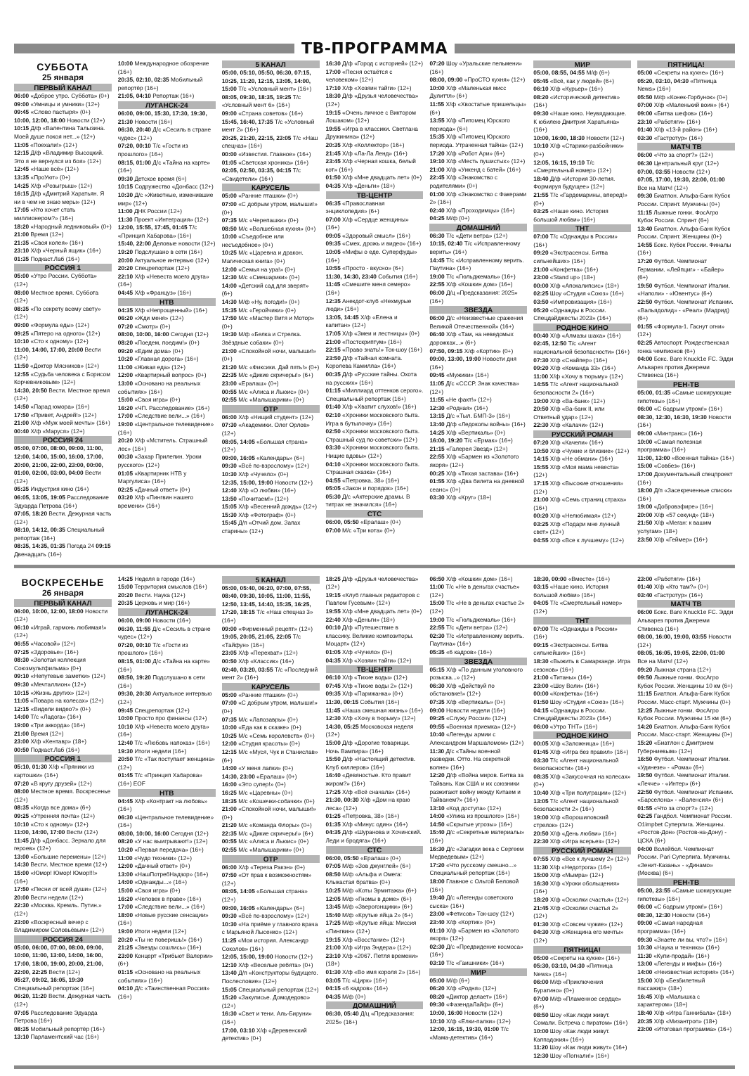ТВ-ПРОГРАММА
СУББОТА
25 января
ПЕРВЫЙ КАНАЛ
06:00 «Доброе утро. Суббота» (0+)
09:00 «Умницы и умники» (12+)
09:45 «Слово пастыря» (0+)
10:00, 12:00, 18:00 Новости (12+)
10:15 Д/ф «Валентина Талызина. Моей душе покоя нет...» (12+)
11:05 «Поехали!» (12+)
12:15 Д/ф «Владимир Высоцкий. Это я не вернулся из боя» (12+)
12:45 «Наше всё» (12+)
13:35 «ПроУют» (0+)
14:25 Х/ф «Розыгрыш» (12+)
16:15 Д/ф «Дмитрий Харатьян. Я ни в чем не знаю меры» (12+)
17:05 «Кто хочет стать миллионером?» (16+)
18:20 «Народный ледниковый» (0+)
21:00 Время (12+)
21:35 «Своя колея» (16+)
23:10 Х/ф «Черный ящик» (16+)
01:35 Подкаст.Лаб (16+)
РОССИЯ 1
05:00 «Утро России. Суббота» (12+)
08:00 Местное время. Суббота (12+)
08:35 «По секрету всему свету» (12+)
09:00 «Формула еды» (12+)
09:25 «Пятеро на одного» (12+)
10:10 «Сто к одному» (12+)
11:00, 14:00, 17:00, 20:00 Вести (12+)
11:50 «Доктор Мясников» (12+)
12:55 «Судьба человека с Борисом Корчевниковым» (12+)
14:30, 20:50 Вести. Местное время (12+)
14:50 «Парад юмора» (16+)
17:50 «Привет, Андрей!» (12+)
21:00 Х/ф «Муж моей мечты» (16+)
00:40 Х/ф «Маруся» (12+)
РОССИЯ 24
05:00, 07:00, 08:00, 09:00, 11:00, 12:00, 14:00, 15:00, 16:00, 17:00, 20:00, 21:00, 22:00, 23:00, 00:00, 01:00, 02:00, 03:00, 04:00 Вести (12+)
05:35 Индустрия кино (16+)
06:05, 13:05, 19:05 Расследование Эдуарда Петрова (16+)
07:05, 18:20 Вести. Дежурная часть (12+)
08:10, 14:12, 00:35 Специальный репортаж (16+)
08:35, 14:35, 01:35 Погода 24 09:15 Двенадцать (16+)
10:00 Международное обозрение (16+)
20:35, 02:10, 02:35 Мобильный репортёр (16+)
21:05, 04:10 Репортаж (16+)
ЛУГАНСК-24
06:00, 09:00, 15:30, 17:30, 19:30, 21:30 Новости (16+)
06:30, 20:40 Д/с «Сесиль в стране чудес» (12+)
07:20, 00:10 Т/с «Гости из прошлого» (16+)
08:15, 01:00 Д/с «Тайна на карте» (16+)
09:30 Детское время (6+)
10:15 Содружество «Донбасс (12+)
10:30 Д/с «Животные, изменившие мир» (12+)
11:00 ДНК России (12+)
11:30 Проект «Интеграция» (12+)
12:00, 15:55, 17:45, 01:45 Т/с «Принцип Хабарова» (16+)
15:40, 22:00 Деловые новости (12+)
19:20 Подслушано в сети (16+)
20:00 Актуальное интервью (12+)
20:20 Спецрепортаж (12+)
22:10 Х/ф «Невеста моего друга» (16+)
04:45 Х/ф «Француз» (16+)
НТВ
04:35 Х/ф «Непрощенный» (16+)
06:20 «Жди меня» (12+)
07:20 «Смотр» (0+)
08:00, 10:00, 16:00 Сегодня (12+)
08:20 «Поедем, поедим!» (0+)
09:20 «Едим дома» (0+)
10:20 «Главная дорога» (16+)
11:00 «Живая еда» (12+)
12:00 «Квартирный вопрос» (0+)
13:00 «Основано на реальных событиях» (16+)
15:00 «Своя игра» (0+)
16:20 «ЧП. Расследование» (16+)
17:00 «Следствие вели...» (16+)
19:00 «Центральное телевидение» (16+)
20:20 Х/ф «Мститель. Страшный лес» (16+)
00:30 «Захар Прилепин. Уроки русского» (12+)
01:05 «Квартирник НТВ у Маргулиса» (16+)
02:25 «Дачный ответ» (0+)
03:20 Х/ф «Пингвин нашего времени» (16+)
5 КАНАЛ
05:00, 05:10, 05:50, 06:30, 07:15, 10:25, 11:20, 12:15, 13:05, 14:00, 15:00 Т/с «Условный мент» (16+)
08:05, 09:30, 18:35, 19:25 Т/с «Условный мент 6» (16+)
09:00 «Страна советов» (16+)
15:45, 16:40, 17:35 Т/с «Условный мент 2» (16+)
20:25, 21:20, 22:15, 23:05 Т/с «Наш спецназ» (16+)
00:00 «Известия. Главное» (16+)
01:05 «Светская хроника» (16+)
02:05, 02:50, 03:35, 04:15 Т/с «Свидетели» (16+)
КАРУСЕЛЬ
05:00 «Ранние пташки» (0+)
07:00 «С добрым утром, малыши!» (0+)
07:35 М/с «Черепашки» (0+)
08:50 М/с «Волшебная кухня» (0+)
10:00 «Съедобное или несъедобное» (0+)
10:25 М/с «Царевна и дракон. Магическая книга» (0+)
12:00 «Семья на ура!» (0+)
12:30 М/с «Смешарики» (0+)
14:00 «Детский сад для зверят» (6+)
14:30 М/ф «Ну, погоди!» (0+)
15:35 М/с «Геройчики» (0+)
17:50 М/с «Мастер Витя и Мотор» (0+)
19:30 М/ф «Белка и Стрелка. Звёздные собаки» (0+)
21:00 «Спокойной ночи, малыши!» (0+)
21:20 М/с «Фиксики. Дай пять!» (0+)
22:35 М/с «Дикие скричеры!» (6+)
23:00 «Ералаш» (0+)
00:55 М/с «Алиса и Льюис» (0+)
02:55 М/с «Малышарики» (0+)
ОТР
06:00 Х/ф «Нищий студент» (12+)
07:30 «Академики. Олег Орлов» (12+)
08:05, 14:05 «Большая страна» (12+)
09:00, 16:05 «Календарь» (6+)
09:30 «Всё по-взрослому» (12+)
10:30 Х/ф «Чучело» (0+)
12:35, 15:00, 19:00 Новости (12+)
12:40 Х/ф «О любви» (16+)
13:50 «Почитаем!» (12+)
15:05 Х/ф «Весенний дождь» (12+)
15:30 Х/ф «Фотограф» (0+)
15:45 Д/п «Отчий дом. Запах старины» (12+)
16:30 Д/ф «Город с историей» (12+)
17:00 «Песня остаётся с человеком» (12+)
17:10 Х/ф «Хозяин тайги» (12+)
18:30 Д/ф «Друзья человечества» (12+)
19:15 «Очень личное с Виктором Лошаком» (12+)
19:55 «Игра в классики. Светлана Дружинина» (12+)
20:35 Х/ф «Коллектор» (16+)
21:45 Х/ф «Ла-Ла Ленд» (16+)
23:45 Х/ф «Черная кошка, белый кот» (16+)
01:50 Х/ф «Мне двадцать лет» (0+)
04:35 Х/ф «Деньги» (18+)
ТВ-ЦЕНТР
06:35 «Православная энциклопедия» (6+)
07:00 Х/ф «Сердце женщины» (16+)
09:05 «Здоровый смысл» (16+)
09:35 «Смех, дрожь и видео» (16+)
10:05 «Мифы о еде. Суперфуды» (16+)
10:55 «Просто - вкусно» (6+)
11:30, 14:30, 23:40 События (16+)
11:45 «Смешите меня семеро» (16+)
12:35 Анекдот-клуб «Нехмурые люди» (16+)
13:05, 14:45 Х/ф «Елена и капитан» (12+)
17:05 Х/ф «Змеи и лестницы» (0+)
21:00 «Постскриптум» (16+)
22:15 «Право знать!» Ток-шоу (16+)
23:50 Д/ф «Тайная комната. Королева Камилла» (16+)
00:35 Д/ф «Русские тайны. Охота на русских» (16+)
01:15 «Миллиард оттенков серого». Специальный репортаж (16+)
01:40 Х/ф «Хватит слухов!» (16+)
02:10 «Хроники московского быта. Игра в бутылочку» (16+)
02:50 «Хроники московского быта. Страшный суд по-советски» (12+)
03:30 «Хроники московского быта. Нищие вдовы» (12+)
04:10 «Хроники московского быта. Страшная сказка» (16+)
04:55 «Петровка, 38» (16+)
05:05 «Закон и порядок» (16+)
05:30 Д/с «Актерские драмы. В титрах не значился» (16+)
СТС
06:00, 05:50 «Ералаш» (0+)
07:00 М/с «Три кота» (0+)
07:20 Шоу «Уральские пельмени» (16+)
08:00, 09:00 «ПроСТО кухня» (12+)
10:00 Х/ф «Маленькая мисс Дулиттл» (6+)
11:55 Х/ф «Хвостатые пришельцы» (6+)
13:55 Х/ф «Питомец Юрского периода» (6+)
15:35 Х/ф «Питомец Юрского периода. Утраченная тайна» (12+)
17:20 Х/ф «Робот Ари» (6+)
19:10 Х/ф «Месть пушистых» (12+)
21:00 Х/ф «Уикенд с батей» (16+)
22:45 Х/ф «Знакомство с родителями» (0+)
01:00 Х/ф «Знакомство с Факерами 2» (16+)
02:40 Х/ф «Проходимцы» (16+)
04:25 М/ф (0+)
ДОМАШНИЙ
06:30 Т/с «Дети ветра» (12+)
10:15, 02:40 Т/с «Исправленному верить» (16+)
14:45 Т/с «Исправленному верить. Паутина» (16+)
19:00 Т/с «Гюльджемаль» (16+)
22:55 Х/ф «Кошкин дом» (16+)
06:00 Д/ц «Предсказания: 2025» (16+)
ЗВЕЗДА
06:00 Д/с «Неизвестные сражения Великой Отечественной» (16+)
06:40 Х/ф «Там, на неведомых дорожках...» (6+)
07:50, 09:15 Х/ф «Кортик» (0+)
09:00, 13:00, 19:00 Новости дня (16+)
09:45 «Мужики» (16+)
11:05 Д/с «СССР. Знак качества» (12+)
11:55 «Не факт!» (12+)
12:30 «Родная» (16+)
13:15 Д/с «Тыл. БМП-3» (16+)
13:40 Д/ф «Ледоколы войны» (16+)
14:25 Х/ф «Вертикаль» (0+)
16:00, 19:20 Т/с «Ермак» (16+)
21:15 «Галерея Звезд» (12+)
22:55 Х/ф «Бармен из «Золотого якоря» (12+)
00:25 Х/ф «Тихая застава» (16+)
01:55 Х/ф «Два билета на дневной сеанс» (0+)
03:30 Х/ф «Круг» (18+)
МИР
05:00, 08:55, 04:55 М/ф (6+)
05:45 «Всё, как у людей» (6+)
06:10 Х/ф «Курьер» (16+)
08:20 «Исторический детектив» (16+)
09:30 «Наше кино. Неувядающие. К юбилею Дмитрия Харатьяна» (16+)
10:00, 16:00, 18:30 Новости (12+)
10:10 Х/ф «Старики-разбойники» (0+)
12:05, 16:15, 19:10 Т/с «Смертельный номер» (12+)
18:40 Д/ф «История 30-летия. Формируя будущее» (12+)
21:55 Т/с «Гардемарины, вперед!» (0+)
03:25 «Наше кино. История большой любви» (16+)
ТНТ
07:00 Т/с «Однажды в России» (16+)
09:20 «Экстрасенсы. Битва сильнейших» (16+)
21:00 «Конфетка» (16+)
23:00 «Stand up» (18+)
00:00 Х/ф «Апокалипсис» (18+)
02:25 Шоу «Студия «Союз» (16+)
03:50 «Импровизация» (16+)
05:20 «Однажды в России. Спецдайджесты 2023» (16+)
РОДНОЕ КИНО
00:40 Х/ф «Алмазы шаха» (16+)
02:45, 12:50 Т/с «Агент национальной безопасности» (16+)
07:30 Х/ф «Снайпер» (16+)
09:20 Х/ф «Команда 33» (16+)
11:00 Х/ф «Хочу в тюрьму» (12+)
14:55 Т/с «Агент национальной безопасности 2» (16+)
19:00 Х/ф «Ва-банк» (12+)
20:50 Х/ф «Ва-банк II, или Ответный удар» (12+)
22:30 Х/ф «Калачи» (12+)
РУССКИЙ РОМАН
07:20 Х/ф «Качели» (16+)
10:50 Х/ф «Чужие и близкие» (12+)
14:15 Х/ф «Не обмани» (16+)
15:55 Х/ф «Моя мама невеста» (12+)
17:15 Х/ф «Высокие отношения» (12+)
21:00 Х/ф «Семь страниц страха» (16+)
00:20 Х/ф «Нелюбимая» (12+)
03:25 Х/ф «Подари мне лунный свет» (12+)
04:55 Х/ф «Все к лучшему» (12+)
ПЯТНИЦА!
05:00 «Секреты на кухне» (16+)
05:20, 03:10, 04:30 «Пятница News» (16+)
05:50 М/ф «Конек-Горбунок» (0+)
07:00 Х/ф «Маленький воин» (6+)
09:00 «Битва шефов» (16+)
23:10 «Работяги» (16+)
01:40 Х/ф «13-й район» (16+)
03:30 «Гастротур» (16+)
МАТЧ ТВ
06:00 «Что за спорт?» (12+)
06:30 Центральный круг (12+)
07:00, 03:55 Новости (12+)
07:05, 17:00, 19:30, 22:00, 01:00 Все на Матч! (12+)
09:30 Биатлон. Альфа-Банк Кубок России. Спринт. Мужчины (0+)
11:15 Лыжные гонки. ФосАгро Кубок России. Спринт (6+)
13:40 Биатлон. Альфа-Банк Кубок России. Спринт. Женщины (0+)
14:55 Бокс. Кубок России. Финалы (16+)
17:20 Футбол. Чемпионат Германии. «Лейпциг» - «Байер» (6+)
19:50 Футбол. Чемпионат Италии. «Наполи» - «Ювентус» (6+)
22:50 Футбол. Чемпионат Испании. «Вальядолид» - «Реал» (Мадрид) (6+)
01:55 «Формула-1. Гаснут огни» (12+)
02:25 Автоспорт. Рождественская гонка чемпионов (6+)
04:00 Бокс. Bare Knuck1e FC. Эдди Альварез против Джереми Стивенса (16+)
РЕН-ТВ
05:00, 01:35 «Самые шокирующие гипотезы» (16+)
06:00 «С бодрым утром!» (16+)
08:30, 12:30, 16:30, 19:30 Новости (16+)
09:00 «Минтранс» (16+)
10:00 «Самая полезная программа» (16+)
11:00, 13:00 «Военная тайна» (16+)
15:00 «Совбез» (16+)
17:00 Документальный спецпроект (16+)
18:00 Д/п «Засекреченные списки» (16+)
19:00 «Добровэфире» (16+)
20:00 Х/ф «57 секунд» (18+)
21:50 Х/ф «Меган: к вашим услугам» (18+)
23:50 Х/ф «Геймер» (16+)
ВОСКРЕСЕНЬЕ
26 января
ПЕРВЫЙ КАНАЛ
06:00, 10:00, 12:00, 18:00 Новости (12+)
06:10 «Играй, гармонь любимая!» (12+)
06:55 «Часовой» (12+)
07:25 «Здоровье» (16+)
08:30 «Золотая коллекция Союзмультфильма» (0+)
09:10 «Непутевые заметки» (12+)
09:30 «Мечталлион» (12+)
10:15 «Жизнь других» (12+)
11:05 «Повара на колесах» (12+)
12:15 «Видели видео?» (0+)
14:00 Т/с «Ладога» (16+)
19:00 «Три аккорда» (16+)
21:00 Время (12+)
23:00 Х/ф «Кентавр» (18+)
00:50 Подкаст.Лаб (16+)
РОССИЯ 1
05:10, 01:30 Х/ф «Пряники из картошки» (16+)
07:20 «В кругу друзей» (12+)
08:00 Местное время. Воскресенье (12+)
08:35 «Когда все дома» (6+)
09:25 «Утренняя почта» (12+)
10:10 «Сто к одному» (12+)
11:00, 14:00, 17:00 Вести (12+)
11:45 Д/ф «Донбасс. Зеркало для героев» (12+)
13:00 «Большие перемены» (12+)
14:30 Вести. Местное время (12+)
15:00 «Юмор! Юмор! Юмор!!!» (16+)
17:50 «Песни от всей души» (12+)
20:00 Вести недели (12+)
22:30 «Москва. Кремль. Путин.» (12+)
23:00 «Воскресный вечер с Владимиром Соловьёвым» (12+)
РОССИЯ 24
05:00, 06:00, 07:00, 08:00, 09:00, 10:00, 11:00, 13:00, 14:00, 16:00, 17:00, 18:00, 19:00, 20:00, 21:00, 22:00, 22:25 Вести (12+)
05:27, 09:02, 16:05, 19:30 Специальный репортаж (16+)
06:20, 11:20 Вести. Дежурная часть (12+)
07:05 Расследование Эдуарда Петрова (16+)
08:35 Мобильный репортёр (16+)
13:10 Парламентский час (16+)
14:25 Неделя в городе (16+)
15:00 Территория смыслов (16+)
20:20 Вести. Наука (12+)
20:35 Церковь и мир (16+)
ЛУГАНСК-24
06:00, 09:00 Новости (16+)
06:30, 11:55 Д/с «Сесиль в стране чудес» (12+)
07:20, 00:10 Т/с «Гости из прошлого» (16+)
08:15, 01:00 Д/с «Тайна на карте» (16+)
08:50, 19:20 Подслушано в сети (16+)
09:30, 20:30 Актуальное интервью (12+)
09:45 Спецрепортаж (12+)
10:00 Просто про финансы (12+)
10:10 Х/ф «Невеста моего друга» (16+)
12:40 Т/с «Любовь напоказ» (16+)
19:30 Итоги недели (16+)
20:50 Т/с «Так поступает женщина» (12+)
01:45 Т/с «Принцип Хабарова» (16+) EOF
НТВ
04:45 Х/ф «Контракт на любовь» (16+)
06:30 «Центральное телевидение» (16+)
08:00, 10:00, 16:00 Сегодня (12+)
08:20 «У нас выигрывают!» (12+)
10:20 «Первая передача» (16+)
11:00 «Чудо техники» (12+)
12:00 «Дачный ответ» (0+)
13:00 «НашПотребНадзор» (16+)
14:00 «Однажды...» (16+)
15:00 «Своя игра» (0+)
16:20 «Человек в праве» (16+)
17:00 «Следствие вели...» (16+)
18:00 «Новые русские сенсации» (16+)
19:00 Итоги недели (12+)
20:20 «Ты не поверишь!» (16+)
21:25 «Звезды сошлись» (16+)
23:00 Концерт «Трибьют Валерии» (6+)
01:15 «Основано на реальных событиях» (16+)
04:10 Д/с «Таинственная Россия» (16+)
5 КАНАЛ
05:00, 05:40, 06:20, 07:00, 07:55, 08:40, 09:30, 10:05, 11:00, 11:55, 12:50, 13:45, 14:40, 15:35, 16:25, 17:20, 18:15 Т/с «Наш спецназ 3» (16+)
09:00 «Фирменный рецепт» (12+)
19:05, 20:05, 21:05, 22:05 Т/с «Тайфун» (16+)
23:05 Х/ф «Перехват» (12+)
00:50 Х/ф «Классик» (16+)
02:40, 03:20, 03:55 Т/с «Последний мент 2» (16+)
КАРУСЕЛЬ
05:00 «Ранние пташки» (0+)
07:00 «С добрым утром, малыши!» (0+)
07:35 М/с «Лапозавры» (0+)
10:00 «Еда как в сказке» (0+)
10:25 М/с «Семь королевств» (0+)
12:00 «Студия красоты» (0+)
12:15 М/с «Муся, Чук и Станислав» (6+)
14:00 «У меня лапки» (0+)
14:30, 23:00 «Ералаш» (0+)
16:00 «Это супер!» (0+)
16:25 М/с «Царевны» (0+)
18:35 М/с «Кошечки-собачки» (0+)
21:00 «Спокойной ночи, малыши!» (0+)
21:20 М/с «Команда Флоры» (0+)
22:35 М/с «Дикие скричеры!» (6+)
00:55 М/с «Алиса и Льюис» (0+)
02:55 М/с «Малышарики» (0+)
ОТР
06:00 Х/ф «Тереза Ракэн» (0+)
07:50 «От прав к возможностям» (12+)
08:05, 14:05 «Большая страна» (12+)
09:00, 16:05 «Календарь» (6+)
09:30 «Всё по-взрослому» (12+)
10:30 «На приёме у главного врача с Марьяной Лысенко» (12+)
11:25 «Моя история. Александр Соколов» (16+)
12:05, 15:00, 19:00 Новости (12+)
12:10 Х/ф «Веселые ребята» (0+)
13:40 Д/п «Конструкторы будущего. Послесловие» (12+)
15:05 Специальный репортаж (12+)
15:20 «Закулисье. Домодедово» (12+)
16:30 «Свет и тени. Аль-Бируни» (16+)
17:00, 03:10 Х/ф «Деревенский детектив» (0+)
18:25 Д/ф «Друзья человечества» (12+)
19:15 «Клуб главных редакторов с Павлом Гусевым» (12+)
19:55 Х/ф «Мне двадцать лет» (0+)
22:40 Х/ф «Деньги» (18+)
00:10 Д/ф «Путешествие в классику. Великие композиторы. Моцарт» (12+)
01:05 Х/ф «Чучело» (0+)
04:35 Х/ф «Хозяин тайги» (12+)
ТВ-ЦЕНТР
06:10 Х/ф «Тихие воды» (12+)
07:45 Х/ф «Тихие воды 2» (12+)
09:35 Х/ф «Парижанка» (0+)
11:30, 00:15 События (16+)
11:45 «Наша смешная жизнь» (16+)
12:30 Х/ф «Хочу в тюрьму» (12+)
14:30, 05:25 Московская неделя (12+)
15:00 Д/ф «Дорогие товарищи. Ночь Вампира» (16+)
15:50 Д/ф «Настоящий детектив. Клуб киллеров» (16+)
16:40 «Девяностые. Кто правит жиром?» (16+)
17:25 Х/ф «Всё сначала» (16+)
21:30, 00:30 Х/ф «Дом на краю леса» (12+)
01:25 «Петровка, 38» (16+)
01:35 Х/ф «Минус один» (16+)
04:35 Д/ф «Шуранова и Хочинский. Леди и бродяга» (16+)
СТС
06:00, 05:50 «Ералаш» (0+)
07:05 М/ф «Зов джунглей» (6+)
08:50 М/ф «Альфа и Омега: Клыкастая братва» (0+)
10:25 М/ф «Коты Эрмитажа» (6+)
12:05 М/ф «Гномы в доме» (6+)
13:45 М/ф «Зверогонщики» (6+)
15:40 М/ф «Крутые яйца 2» (6+)
17:25 М/ф «Крутые яйца: Миссия «Пингвин» (12+)
19:15 Х/ф «Восстание» (12+)
21:00 Х/ф «Игра Эндера» (12+)
23:10 Х/ф «2067. Петля времени» (18+)
01:30 Х/ф «Во имя короля 2» (16+)
03:05 Т/с «Цирк» (16+)
04:15 «6 кадров» (16+)
04:35 М/ф (0+)
ДОМАШНИЙ
06:30, 05:40 Д/ц «Предсказания: 2025» (16+)
06:50 Х/ф «Кошкин дом» (16+)
11:00 Т/с «Не в деньгах счастье» (12+)
15:00 Т/с «Не в деньгах счастье 2» (12+)
19:00 Т/с «Гюльджемаль» (16+)
22:55 Т/с «Дети ветра» (12+)
02:30 Т/с «Исправленному верить. Паутина» (16+)
05:35 «6 кадров» (16+)
ЗВЕЗДА
05:15 Х/ф «По данным уголовного розыска...» (12+)
06:30 Х/ф «Действуй по обстановке!» (12+)
07:35 Х/ф «Вертикаль» (0+)
09:00 Новости недели (16+)
09:25 «Служу России» (12+)
09:55 «Военная приемка» (12+)
10:40 «Легенды армии с Александром Маршаломом» (12+)
11:30 Д/с «Тайны военной разведки. Отто. На секретной волне» (16+)
12:20 Д/ф «Война миров. Битва за Тайвань. Как США и их союзники разжигают войну между Китаем и Тайванем?» (16+)
13:10 «Код доступа» (12+)
14:00 «Улика из прошлого» (16+)
14:50 «Скрытые угрозы» (16+)
15:40 Д/с «Секретные материалы» (16+)
16:30 Д/с «Загадки века с Сергеем Медведевым» (12+)
17:20 «Что русскому смешно...» Специальный репортаж (16+)
18:00 Главное с Ольгой Беловой (16+)
19:40 Д/с «Легенды советского сыска» (16+)
23:00 «Фетисов» Ток-шоу (12+)
23:40 Х/ф «Кортик» (0+)
01:10 Х/ф «Бармен из «Золотого якоря» (12+)
02:30 Д/с «Предвидение космоса» (16+)
03:10 Т/с «Гаишники» (16+)
МИР
05:00 М/ф (6+)
06:20 Х/ф «Родня» (12+)
08:20 «Диктор делает» (16+)
09:30 «ФазендаЛайф» (6+)
10:00, 16:00 Новости (12+)
10:10 Х/ф «Елки-палки» (12+)
12:00, 16:15, 19:30, 01:00 Т/с «Мама-детектив» (16+)
18:30, 00:00 «Вместе» (16+)
03:15 «Наше кино. История большой любви» (16+)
04:05 Т/с «Смертельный номер» (12+)
ТНТ
07:00 Т/с «Однажды в России» (16+)
09:15 «Экстрасенсы. Битва сильнейших» (16+)
18:30 «Выжить в Самарканде. Игра сезонов» (16+)
21:00 «Титаны» (16+)
23:00 «Шоу Воли» (16+)
00:00 «Конфетка» (16+)
01:50 Шоу «Студия «Союз» (16+)
04:15 «Однажды в России. Спецдайджесты 2023» (16+)
06:00 «Утро ТНТ» (16+)
РОДНОЕ КИНО
00:05 Х/ф «Заложница» (16+)
01:45 Х/ф «Игра без правил» (16+)
03:30 Т/с «Агент национальной безопасности» (16+)
08:35 Х/ф «Закусочная на колесах» (0+)
10:40 Х/ф «Три полуграции» (12+)
13:05 Т/с «Агент национальной безопасности 2» (16+)
19:00 Х/ф «Ворошиловский стрелок» (12+)
20:50 Х/ф «День любви» (16+)
22:30 Х/ф «Игра всерьез» (12+)
РУССКИЙ РОМАН
07:55 Х/ф «Все к лучшему 2» (12+)
11:30 Х/ф «Недотрога» (16+)
15:00 Х/ф «Мымра» (12+)
16:30 Х/ф «Уроки обольщения» (16+)
18:20 Х/ф «Осколки счастья» (12+)
21:45 Х/ф «Осколки счастья 2» (12+)
01:30 Х/ф «Совсем чужие» (12+)
04:30 Х/ф «Женщина его мечты» (12+)
ПЯТНИЦА!
05:00 «Секреты на кухне» (16+)
05:30, 03:10, 04:30 «Пятница News» (16+)
06:00 М/ф «Приключения Буратино» (0+)
07:00 М/ф «Пламенное сердце» (6+)
08:50 Шоу «Как люди живут. Сомали. Встреча с пиратом» (16+)
10:00 Шоу «Как люди живут. Каппадокия» (16+)
11:20 Шоу «Как люди живут» (16+)
12:30 Шоу «Погнали!» (16+)
23:00 «Работяги» (16+)
01:40 Х/ф «Кто там?» (0+)
03:40 «Гастротур» (16+)
МАТЧ ТВ
06:00 Бокс. Bare Knuck1e FC. Эдди Альварез против Джереми Стивенса (16+)
08:00, 16:00, 19:00, 03:55 Новости (12+)
08:05, 16:05, 19:05, 22:00, 01:00 Все на Матч! (12+)
09:20 Лыжная страна (12+)
09:50 Лыжные гонки. ФосАгро Кубок России. Женщины 10 км (6+)
11:15 Биатлон. Альфа-Банк Кубок России. Масс-старт. Мужчины (0+)
12:25 Лыжные гонки. ФосАгро Кубок России. Мужчины 15 км (6+)
14:20 Биатлон. Альфа-Банк Кубок России. Масс-старт. Женщины (0+)
15:20 «Биатлон с Дмитрием Губерниевым» (12+)
16:50 Футбол. Чемпионат Италии. «Удинезе» - «Рома» (6+)
19:50 Футбол. Чемпионат Италии. «Лечче» - «Интер» (6+)
22:50 Футбол. Чемпионат Испании. «Барселона» - «Валенсия» (6+)
01:55 «Что за спорт?» (12+)
02:25 Гандбол. Чемпионат России. O1impbet Суперлига. Женщины. «Ростов-Дон» (Ростов-на-Дону) - ЦСКА (6+)
04:00 Волейбол. Чемпионат России. Pari Суперлига. Мужчины. «Зенит-Казань» - «Динамо» (Москва) (6+)
РЕН-ТВ
05:00, 23:55 «Самые шокирующие гипотезы» (16+)
06:00 «С бодрым утром!» (16+)
08:30, 12:30 Новости (16+)
09:00 «Самая народная программа» (16+)
09:30 «Знаете ли вы, что?» (16+)
10:30 «Наука и техника» (16+)
11:30 «Купи-продай» (16+)
13:00 «Легенды и мифы» (16+)
14:00 «Неизвестная история» (16+)
15:00 Х/ф «Безбилетный пассажир» (18+)
16:45 Х/ф «Малышка с характером» (18+)
18:40 Х/ф «Игра Ганнибала» (18+)
20:35 Х/ф «Мизантроп» (18+)
23:00 «Итоговая программа» (16+)